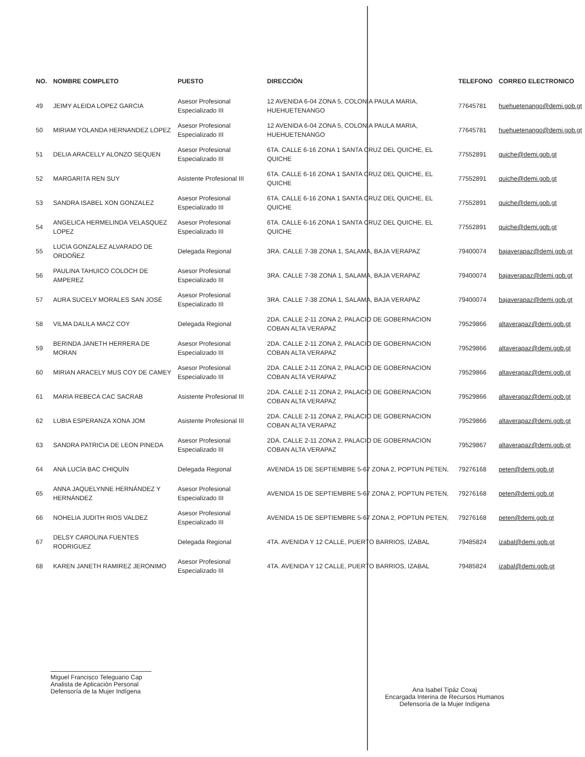| NO. | NOMBRE COMPLETO | PUESTO | DIRECCIÓN | TELEFONO | CORREO ELECTRONICO |
| --- | --- | --- | --- | --- | --- |
| 49 | JEIMY ALEIDA LOPEZ GARCIA | Asesor Profesional Especializado III | 12 AVENIDA 6-04 ZONA 5, COLONIA PAULA MARIA, HUEHUETENANGO | 77645781 | huehuetenango@demi.gob.gt |
| 50 | MIRIAM YOLANDA HERNANDEZ LOPEZ | Asesor Profesional Especializado III | 12 AVENIDA 6-04 ZONA 5, COLONIA PAULA MARIA, HUEHUETENANGO | 77645781 | huehuetenango@demi.gob.gt |
| 51 | DELIA ARACELLY ALONZO SEQUEN | Asesor Profesional Especializado III | 6TA. CALLE 6-16 ZONA 1 SANTA CRUZ DEL QUICHE, EL QUICHE | 77552891 | quiche@demi.gob.gt |
| 52 | MARGARITA REN SUY | Asistente Profesional III | 6TA. CALLE 6-16 ZONA 1 SANTA CRUZ DEL QUICHE, EL QUICHE | 77552891 | quiche@demi.gob.gt |
| 53 | SANDRA ISABEL XON GONZALEZ | Asesor Profesional Especializado III | 6TA. CALLE 6-16 ZONA 1 SANTA CRUZ DEL QUICHE, EL QUICHE | 77552891 | quiche@demi.gob.gt |
| 54 | ANGELICA HERMELINDA VELASQUEZ LOPEZ | Asesor Profesional Especializado III | 6TA. CALLE 6-16 ZONA 1 SANTA CRUZ DEL QUICHE, EL QUICHE | 77552891 | quiche@demi.gob.gt |
| 55 | LUCIA GONZALEZ ALVARADO DE ORDOÑEZ | Delegada Regional | 3RA. CALLE 7-38 ZONA 1, SALAMA, BAJA VERAPAZ | 79400074 | bajaverapaz@demi.gob.gt |
| 56 | PAULINA TAHUICO COLOCH DE AMPEREZ | Asesor Profesional Especializado III | 3RA. CALLE 7-38 ZONA 1, SALAMA, BAJA VERAPAZ | 79400074 | bajaverapaz@demi.gob.gt |
| 57 | AURA SUCELY MORALES SAN JOSÉ | Asesor Profesional Especializado III | 3RA. CALLE 7-38 ZONA 1, SALAMA, BAJA VERAPAZ | 79400074 | bajaverapaz@demi.gob.gt |
| 58 | VILMA DALILA MACZ COY | Delegada Regional | 2DA. CALLE 2-11 ZONA 2, PALACIO DE GOBERNACION COBAN ALTA VERAPAZ | 79529866 | altaverapaz@demi.gob.gt |
| 59 | BERINDA JANETH HERRERA DE MORAN | Asesor Profesional Especializado III | 2DA. CALLE 2-11 ZONA 2, PALACIO DE GOBERNACION COBAN ALTA VERAPAZ | 79529866 | altaverapaz@demi.gob.gt |
| 60 | MIRIAN ARACELY MUS COY DE CAMEY | Asesor Profesional Especializado III | 2DA. CALLE 2-11 ZONA 2, PALACIO DE GOBERNACION COBAN ALTA VERAPAZ | 79529866 | altaverapaz@demi.gob.gt |
| 61 | MARIA REBECA CAC SACRAB | Asistente Profesional III | 2DA. CALLE 2-11 ZONA 2, PALACIO DE GOBERNACION COBAN ALTA VERAPAZ | 79529866 | altaverapaz@demi.gob.gt |
| 62 | LUBIA ESPERANZA XONA JOM | Asistente Profesional III | 2DA. CALLE 2-11 ZONA 2, PALACIO DE GOBERNACION COBAN ALTA VERAPAZ | 79529866 | altaverapaz@demi.gob.gt |
| 63 | SANDRA PATRICIA DE LEON PINEDA | Asesor Profesional Especializado III | 2DA. CALLE 2-11 ZONA 2, PALACIO DE GOBERNACION COBAN ALTA VERAPAZ | 79529867 | altaverapaz@demi.gob.gt |
| 64 | ANA LUCÍA BAC CHIQUÍN | Delegada Regional | AVENIDA 15 DE SEPTIEMBRE 5-67 ZONA 2, POPTUN PETEN, | 79276168 | peten@demi.gob.gt |
| 65 | ANNA JAQUELYNNE HERNÁNDEZ Y HERNÁNDEZ | Asesor Profesional Especializado III | AVENIDA 15 DE SEPTIEMBRE 5-67 ZONA 2, POPTUN PETEN, | 79276168 | peten@demi.gob.gt |
| 66 | NOHELIA JUDITH RIOS VALDEZ | Asesor Profesional Especializado III | AVENIDA 15 DE SEPTIEMBRE 5-67 ZONA 2, POPTUN PETEN, | 79276168 | peten@demi.gob.gt |
| 67 | DELSY CAROLINA FUENTES RODRIGUEZ | Delegada Regional | 4TA. AVENIDA Y 12 CALLE, PUERTO BARRIOS, IZABAL | 79485824 | izabal@demi.gob.gt |
| 68 | KAREN JANETH RAMIREZ JERONIMO | Asesor Profesional Especializado III | 4TA. AVENIDA Y 12 CALLE, PUERTO BARRIOS, IZABAL | 79485824 | izabal@demi.gob.gt |
Miguel Francisco Teleguario Cap
Analista de Aplicación Personal
Defensoría de la Mujer Indígena
Ana Isabel Tipáz Coxaj
Encargada Interina de Recursos Humanos
Defensoría de la Mujer Indígena